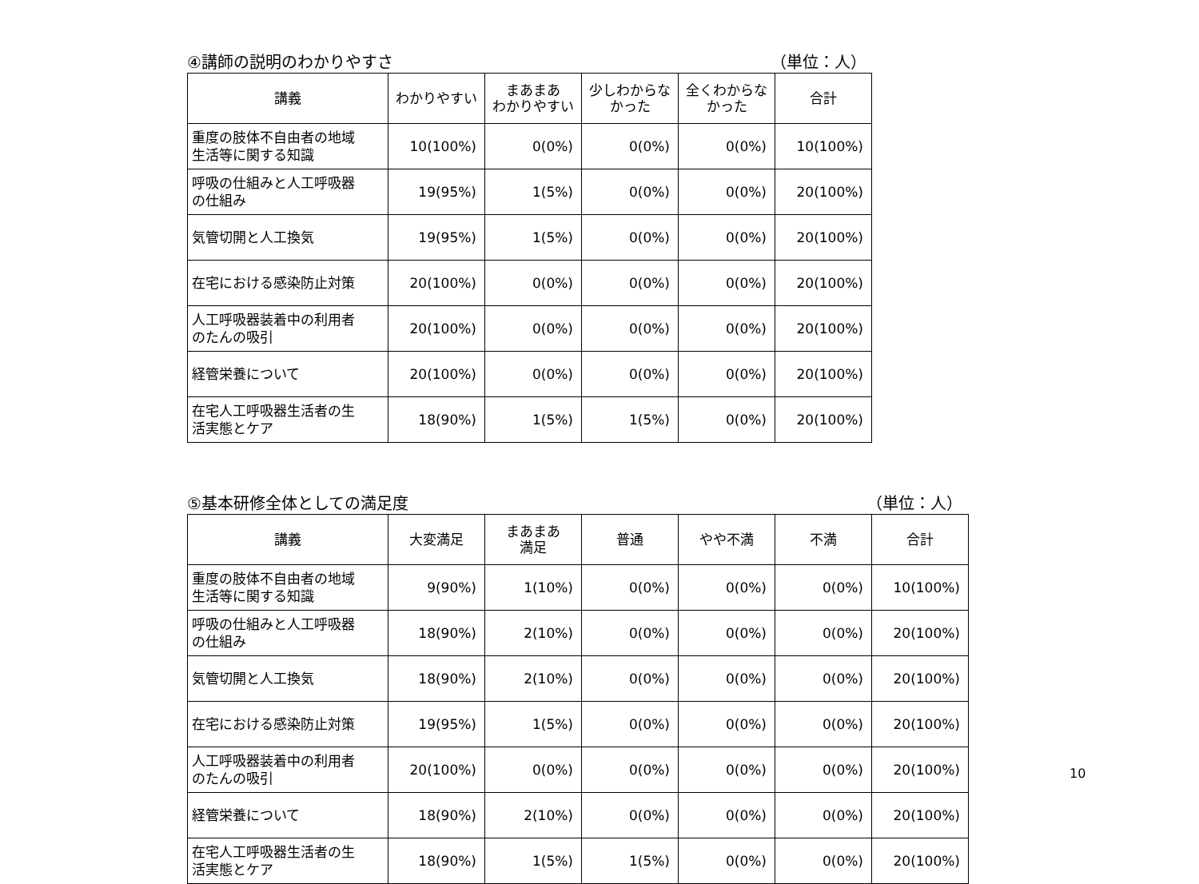④講師の説明のわかりやすさ （単位：人）
| 講義 | わかりやすい | まあまあ わかりやすい | 少しわからな かった | 全くわからな かった | 合計 |
| --- | --- | --- | --- | --- | --- |
| 重度の肢体不自由者の地域 生活等に関する知識 | 10(100%) | 0(0%) | 0(0%) | 0(0%) | 10(100%) |
| 呼吸の仕組みと人工呼吸器 の仕組み | 19(95%) | 1(5%) | 0(0%) | 0(0%) | 20(100%) |
| 気管切開と人工換気 | 19(95%) | 1(5%) | 0(0%) | 0(0%) | 20(100%) |
| 在宅における感染防止対策 | 20(100%) | 0(0%) | 0(0%) | 0(0%) | 20(100%) |
| 人工呼吸器装着中の利用者 のたんの吸引 | 20(100%) | 0(0%) | 0(0%) | 0(0%) | 20(100%) |
| 経管栄養について | 20(100%) | 0(0%) | 0(0%) | 0(0%) | 20(100%) |
| 在宅人工呼吸器生活者の生 活実態とケア | 18(90%) | 1(5%) | 1(5%) | 0(0%) | 20(100%) |
⑤基本研修全体としての満足度 （単位：人）
| 講義 | 大変満足 | まあまあ 満足 | 普通 | やや不満 | 不満 | 合計 |
| --- | --- | --- | --- | --- | --- | --- |
| 重度の肢体不自由者の地域 生活等に関する知識 | 9(90%) | 1(10%) | 0(0%) | 0(0%) | 0(0%) | 10(100%) |
| 呼吸の仕組みと人工呼吸器 の仕組み | 18(90%) | 2(10%) | 0(0%) | 0(0%) | 0(0%) | 20(100%) |
| 気管切開と人工換気 | 18(90%) | 2(10%) | 0(0%) | 0(0%) | 0(0%) | 20(100%) |
| 在宅における感染防止対策 | 19(95%) | 1(5%) | 0(0%) | 0(0%) | 0(0%) | 20(100%) |
| 人工呼吸器装着中の利用者 のたんの吸引 | 20(100%) | 0(0%) | 0(0%) | 0(0%) | 0(0%) | 20(100%) |
| 経管栄養について | 18(90%) | 2(10%) | 0(0%) | 0(0%) | 0(0%) | 20(100%) |
| 在宅人工呼吸器生活者の生 活実態とケア | 18(90%) | 1(5%) | 1(5%) | 0(0%) | 0(0%) | 20(100%) |
10